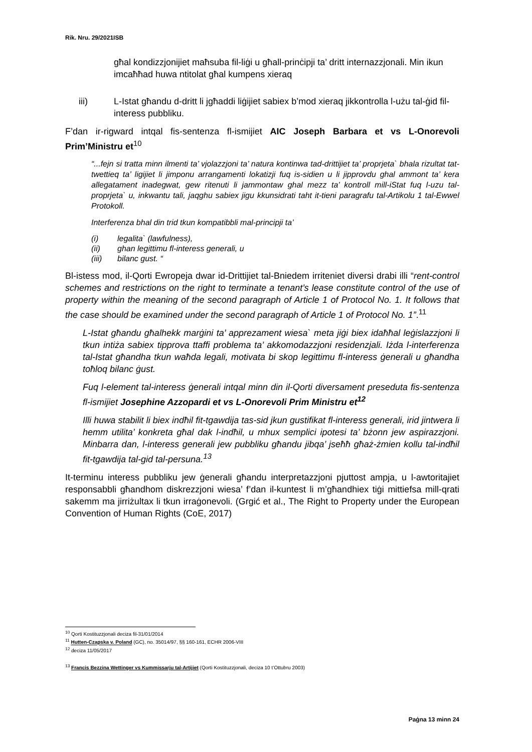Rik. Nru. 29/2021ISB
għal kondizzjonijiet maħsuba fil-liġi u għall-prinċipji ta’ dritt internazzjonali. Min ikun imcaħħad huwa ntitolat għal kumpens xieraq
iii) L-Istat għandu d-dritt li jgħaddi liġijiet sabiex b’mod xieraq jikkontrolla l-użu tal-ġid fil-interess pubbliku.
F’dan ir-rigward intqal fis-sentenza fl-ismijiet AIC Joseph Barbara et vs L-Onorevoli Prim’Ministru et<sup>10</sup>
“...fejn si tratta minn ilmenti ta’ vjolazzjoni ta’ natura kontinwa tad-drittijiet ta’ proprjeta` bhala rizultat tat-twettieq ta’ ligijiet li jimponu arrangamenti lokatizji fuq is-sidien u li jipprovdu ghal ammont ta’ kera allegatament inadegwat, gew ritenuti li jammontaw ghal mezz ta’ kontroll mill-iStat fuq l-uzu tal-proprjeta` u, inkwantu tali, jaqghu sabiex jigu kkunsidrati taht it-tieni paragrafu tal-Artikolu 1 tal-Ewwel Protokoll.
Interferenza bhal din trid tkun kompatibbli mal-principji ta’
(i) legalita` (lawfulness),
(ii) ghan legittimu fl-interess generali, u
(iii) bilanc gust. “
Bl-istess mod, il-Qorti Ewropeja dwar id-Drittijiet tal-Bniedem irriteniet diversi drabi illi “rent-control schemes and restrictions on the right to terminate a tenant’s lease constitute control of the use of property within the meaning of the second paragraph of Article 1 of Protocol No. 1. It follows that the case should be examined under the second paragraph of Article 1 of Protocol No. 1”.<sup>11</sup>
L-Istat għandu għalhekk marġini ta’ apprezament wiesa` meta jiġi biex idaħħal leġislazzjoni li tkun intiża sabiex tipprova ttaffi problema ta’ akkomodazzjoni residenzjali. Iżda l-interferenza tal-Istat għandha tkun waħda legali, motivata bi skop legittimu fl-interess ġenerali u għandha toħloq bilanc ġust.
Fuq l-element tal-interess ġenerali intqal minn din il-Qorti diversament preseduta fis-sentenza fl-ismijiet Josephine Azzopardi et vs L-Onorevoli Prim Ministru et<sup>12</sup>
Illi huwa stabilit li biex indħil fit-tgawdija tas-sid jkun gustifikat fl-interess generali, irid jintwera li hemm utilita’ konkreta għal dak l-indħil, u mhux semplici ipotesi ta’ bżonn jew aspirazzjoni. Minbarra dan, l-interess generali jew pubbliku għandu jibqa’ jseħħ għaż-żmien kollu tal-indħil fit-tgawdija tal-gid tal-persuna.<sup>13</sup>
It-terminu interess pubbliku jew ġenerali għandu interpretazzjoni pjuttost ampja, u l-awtoritajiet responsabbli għandhom diskrezzjoni wiesa’ f’dan il-kuntest li m’għandhiex tiġi mittiefsa mill-qrati sakemm ma jirriżultax li tkun irraġonevoli. (Grgić et al., The Right to Property under the European Convention of Human Rights (CoE, 2017)
<sup>10</sup> Qorti Kostituzzjonali deciza fil-31/01/2014
<sup>11</sup> Hutten-Czapska v. Poland (GC), no. 35014/97, §§ 160-161, ECHR 2006-VIII
<sup>12</sup> deciza 11/05/2017
<sup>13</sup> Francis Bezzina Wettinger vs Kummissarju tal-Artijiet (Qorti Kostituzzjonali, deciza 10 t’Ottubru 2003)
Paġna 13 minn 24